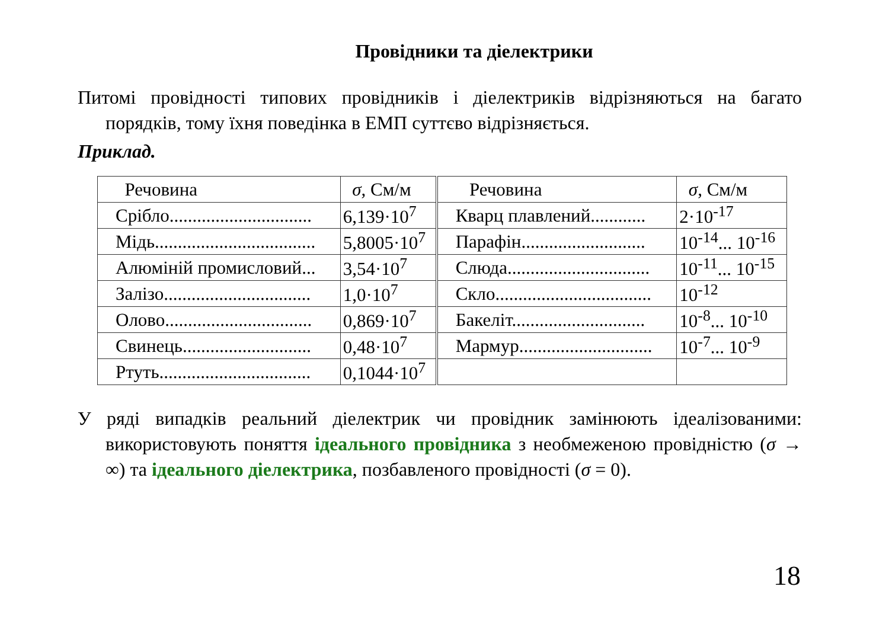Провідники та діелектрики
Питомі провідності типових провідників і діелектриків відрізняються на багато порядків, тому їхня поведінка в ЕМП суттєво відрізняється.
Приклад.
| Речовина | σ , См/м | Речовина | σ , См/м |
| Срібло............................... | 6,139·10<sup>7</sup> | Кварц плавлений............ | 2·10<sup>-17</sup> |
| Мідь................................... | 5,8005·10<sup>7</sup> | Парафін........................... | 10<sup>-14</sup>... 10<sup>-16</sup> |
| Алюміній промисловий... | 3,54·10<sup>7</sup> | Слюда............................... | 10<sup>-11</sup>... 10<sup>-15</sup> |
| Залізо................................ | 1,0·10<sup>7</sup> | Скло.................................. | 10<sup>-12</sup> |
| Олово................................ | 0,869·10<sup>7</sup> | Бакеліт............................. | 10<sup>-8</sup>... 10<sup>-10</sup> |
| Свинець............................ | 0,48·10<sup>7</sup> | Мармур............................. | 10<sup>-7</sup>... 10<sup>-9</sup> |
| Ртуть................................. | 0,1044·10<sup>7</sup> | | |
У ряді випадків реальний діелектрик чи провідник замінюють ідеалізованими: використовують поняття ідеального провідника з необмеженою провідністю (σ → ∞) та ідеального діелектрика, позбавленого провідності (σ = 0).
18